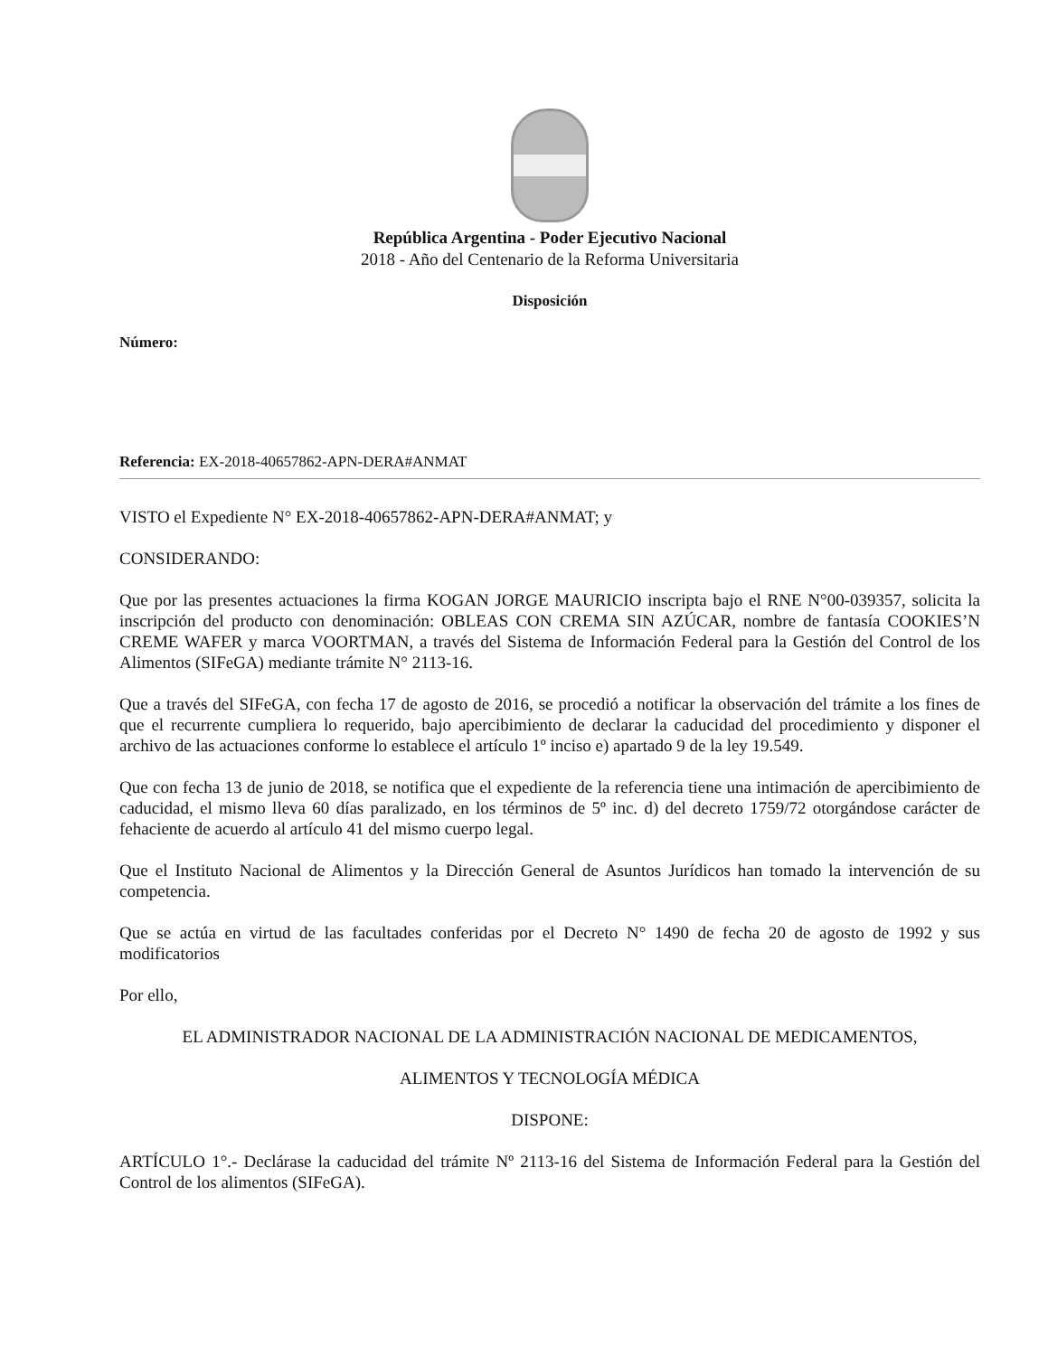República Argentina - Poder Ejecutivo Nacional
2018 - Año del Centenario de la Reforma Universitaria
Disposición
Número:
Referencia: EX-2018-40657862-APN-DERA#ANMAT
VISTO el Expediente N° EX-2018-40657862-APN-DERA#ANMAT; y
CONSIDERANDO:
Que por las presentes actuaciones la firma KOGAN JORGE MAURICIO inscripta bajo el RNE N°00-039357, solicita la inscripción del producto con denominación: OBLEAS CON CREMA SIN AZÚCAR, nombre de fantasía COOKIES’N CREME WAFER y marca VOORTMAN, a través del Sistema de Información Federal para la Gestión del Control de los Alimentos (SIFeGA) mediante trámite N° 2113-16.
Que a través del SIFeGA, con fecha 17 de agosto de 2016, se procedió a notificar la observación del trámite a los fines de que el recurrente cumpliera lo requerido, bajo apercibimiento de declarar la caducidad del procedimiento y disponer el archivo de las actuaciones conforme lo establece el artículo 1º inciso e) apartado 9 de la ley 19.549.
Que con fecha 13 de junio de 2018, se notifica que el expediente de la referencia tiene una intimación de apercibimiento de caducidad, el mismo lleva 60 días paralizado, en los términos de 5º inc. d) del decreto 1759/72 otorgándose carácter de fehaciente de acuerdo al artículo 41 del mismo cuerpo legal.
Que el Instituto Nacional de Alimentos y la Dirección General de Asuntos Jurídicos han tomado la intervención de su competencia.
Que se actúa en virtud de las facultades conferidas por el Decreto N° 1490 de fecha 20 de agosto de 1992 y sus modificatorios
Por ello,
EL ADMINISTRADOR NACIONAL DE LA ADMINISTRACIÓN NACIONAL DE MEDICAMENTOS,
ALIMENTOS Y TECNOLOGÍA MÉDICA
DISPONE:
ARTÍCULO 1°.- Declárase la caducidad del trámite Nº 2113-16 del Sistema de Información Federal para la Gestión del Control de los alimentos (SIFeGA).